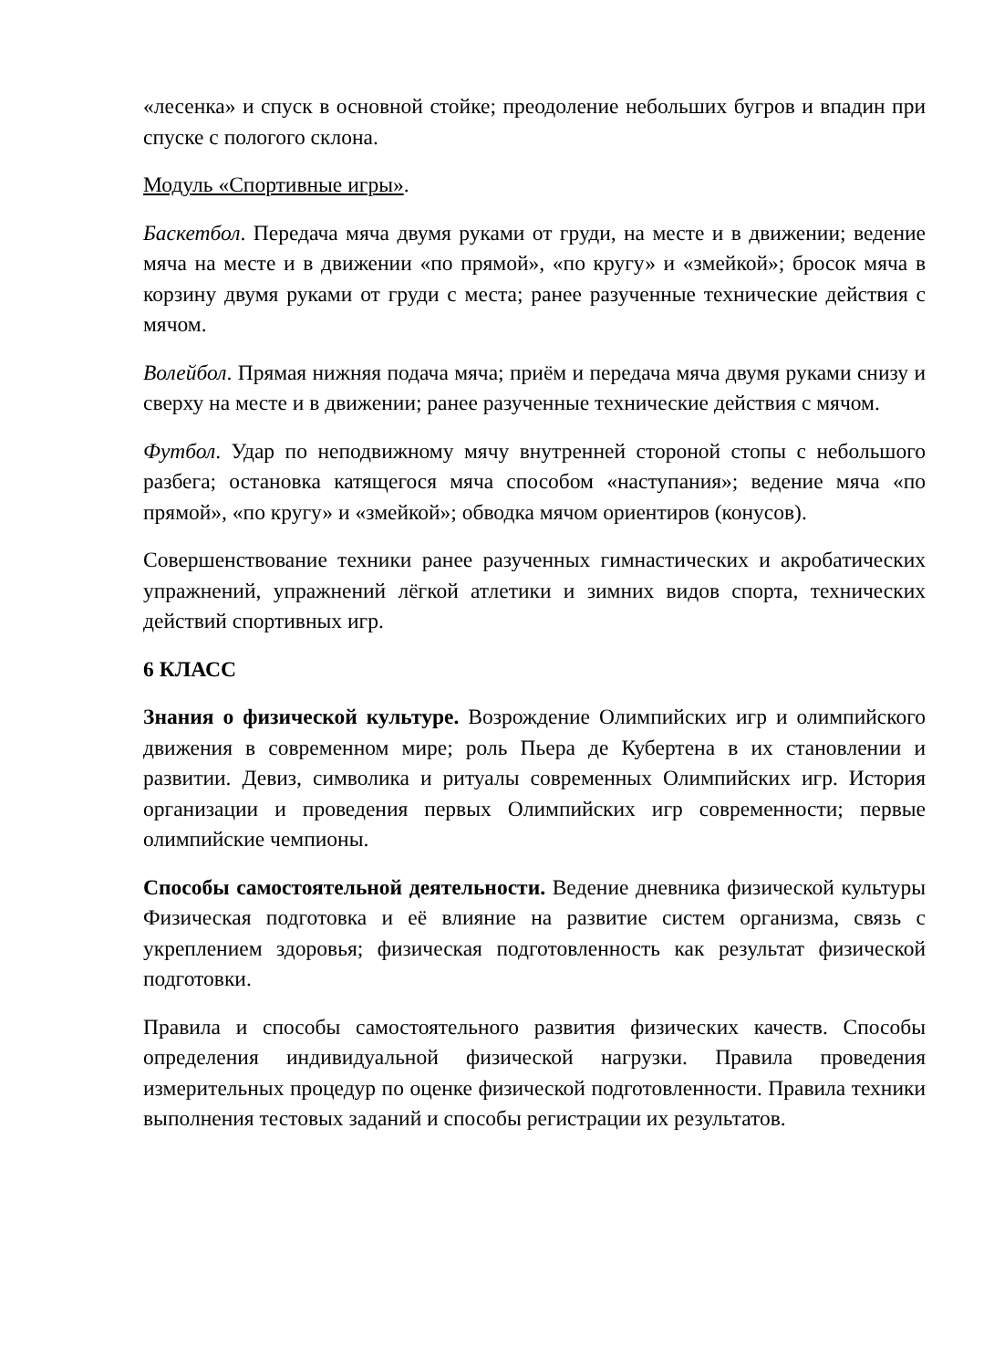«лесенка» и спуск в основной стойке; преодоление небольших бугров и впадин при спуске с пологого склона.
Модуль «Спортивные игры».
Баскетбол. Передача мяча двумя руками от груди, на месте и в движении; ведение мяча на месте и в движении «по прямой», «по кругу» и «змейкой»; бросок мяча в корзину двумя руками от груди с места; ранее разученные технические действия с мячом.
Волейбол. Прямая нижняя подача мяча; приём и передача мяча двумя руками снизу и сверху на месте и в движении; ранее разученные технические действия с мячом.
Футбол. Удар по неподвижному мячу внутренней стороной стопы с небольшого разбега; остановка катящегося мяча способом «наступания»; ведение мяча «по прямой», «по кругу» и «змейкой»; обводка мячом ориентиров (конусов).
Совершенствование техники ранее разученных гимнастических и акробатических упражнений, упражнений лёгкой атлетики и зимних видов спорта, технических действий спортивных игр.
6 КЛАСС
Знания о физической культуре. Возрождение Олимпийских игр и олимпийского движения в современном мире; роль Пьера де Кубертена в их становлении и развитии. Девиз, символика и ритуалы современных Олимпийских игр. История организации и проведения первых Олимпийских игр современности; первые олимпийские чемпионы.
Способы самостоятельной деятельности. Ведение дневника физической культуры Физическая подготовка и её влияние на развитие систем организма, связь с укреплением здоровья; физическая подготовленность как результат физической подготовки.
Правила и способы самостоятельного развития физических качеств. Способы определения индивидуальной физической нагрузки. Правила проведения измерительных процедур по оценке физической подготовленности. Правила техники выполнения тестовых заданий и способы регистрации их результатов.